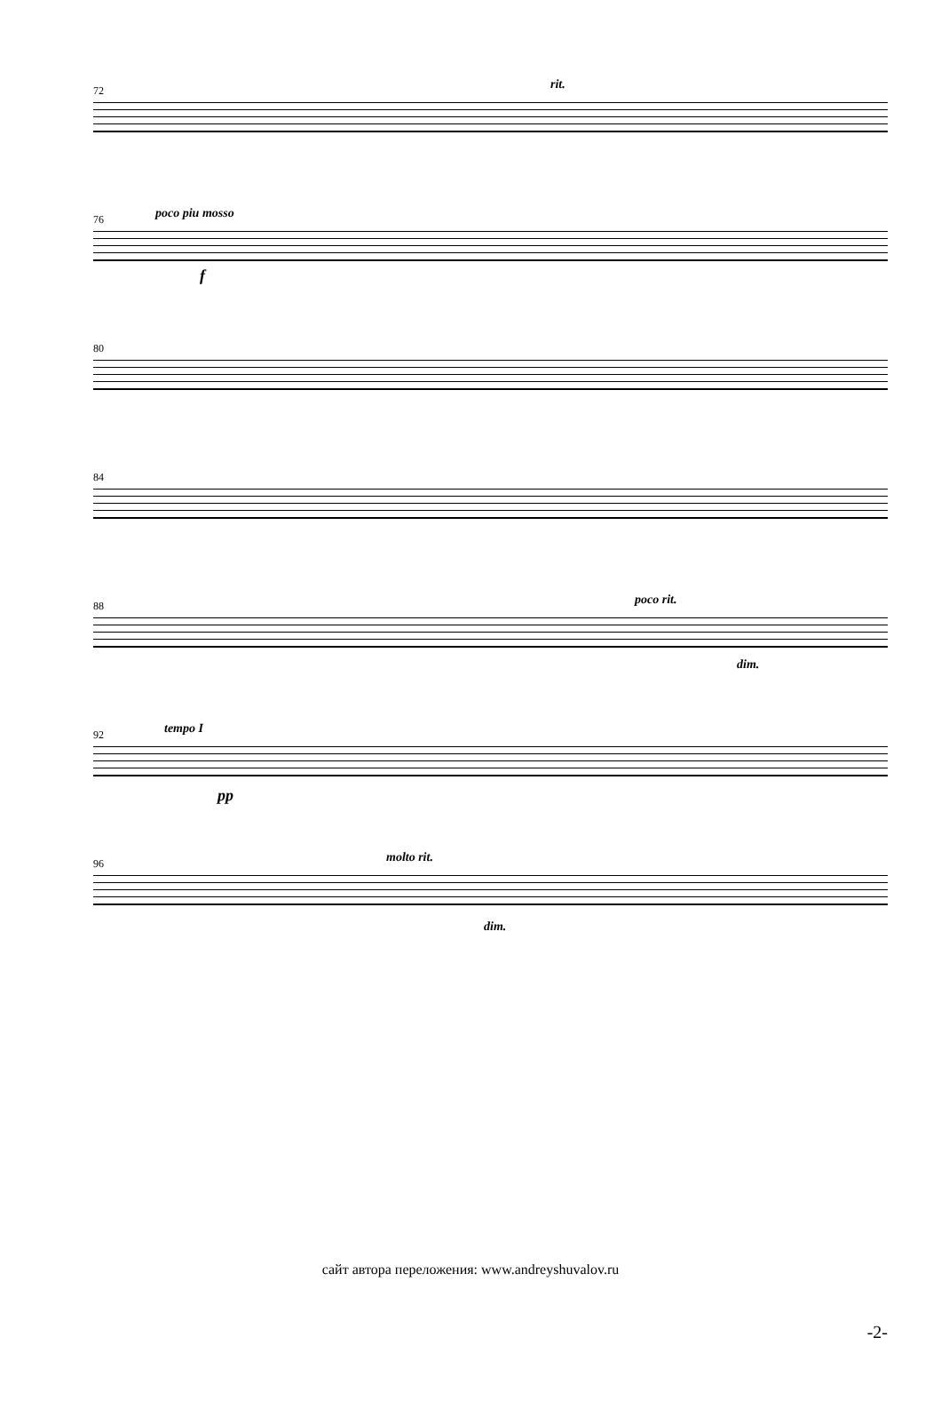72 rit.
76 poco piu mosso
f
80
84
88 poco rit.
dim.
92 tempo I
pp
96 molto rit.
dim.
сайт автора переложения: www.andreyshuvalov.ru
-2-